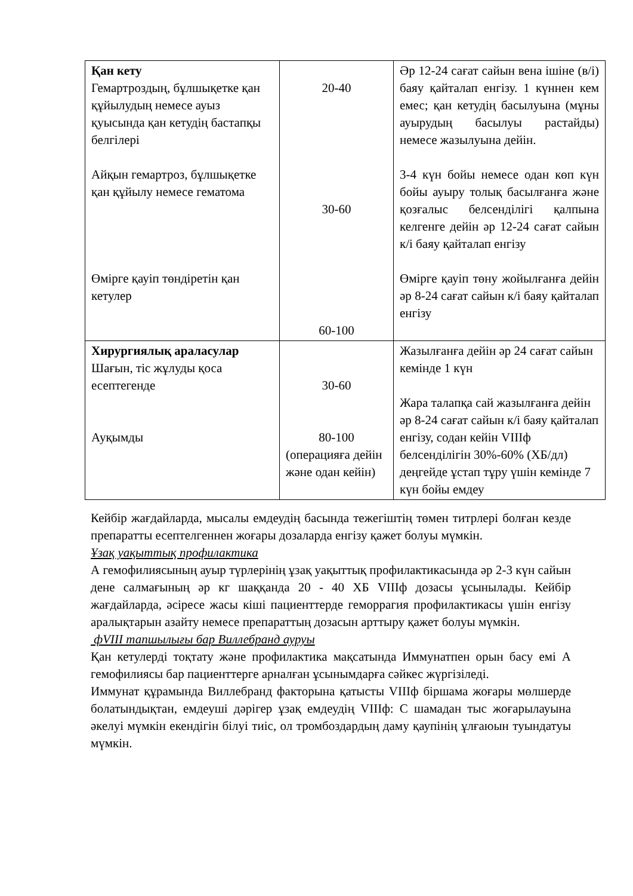| Қан кету Гемартроздың, бұлшықетке қан құйылудың немесе ауыз қуысында қан кетудің бастапқы белгілері Айқын гемартроз, бұлшықетке қан құйылу немесе гематома Өмірге қауіп төндіретін қан кетулер | 20-40 30-60 60-100 | Әр 12-24 сағат сайын вена ішіне (в/і) баяу қайталап енгізу. 1 күннен кем емес; қан кетудің басылуына (мұны ауырудың басылуы растайды) немесе жазылуына дейін. 3-4 күн бойы немесе одан көп күн бойы ауыру толық басылғанға және қозғалыс белсенділігі қалпына келгенге дейін әр 12-24 сағат сайын к/і баяу қайталап енгізу Өмірге қауіп төну жойылғанға дейін әр 8-24 сағат сайын к/і баяу қайталап енгізу |
| Хирургиялық араласулар Шағын, тіс жұлуды қоса есептегенде Ауқымды | 30-60 80-100 (операцияға дейін және одан кейін) | Жазылғанға дейін әр 24 сағат сайын кемінде 1 күн Жара талапқа сай жазылғанға дейін әр 8-24 сағат сайын к/і баяу қайталап енгізу, содан кейін VIIIф белсенділігін 30%-60% (ХБ/дл) деңгейде ұстап тұру үшін кемінде 7 күн бойы емдеу |
Кейбір жағдайларда, мысалы емдеудің басында тежегіштің төмен титрлері болған кезде препаратты есептелгеннен жоғары дозаларда енгізу қажет болуы мүмкін.
Ұзақ уақыттық профилактика
А гемофилиясының ауыр түрлерінің ұзақ уақыттық профилактикасында әр 2-3 күн сайын дене салмағының әр кг шаққанда 20 - 40 ХБ VIIIф дозасы ұсынылады. Кейбір жағдайларда, әсіресе жасы кіші пациенттерде геморрагия профилактикасы үшін енгізу аралықтарын азайту немесе препараттың дозасын арттыру қажет болуы мүмкін.
фVIII тапшылығы бар Виллебранд ауруы
Қан кетулерді тоқтату және профилактика мақсатында Иммунатпен орын басу емі А гемофилиясы бар пациенттерге арналған ұсынымдарға сәйкес жүргізіледі.
Иммунат құрамында Виллебранд факторына қатысты VIIIф біршама жоғары мөлшерде болатындықтан, емдеуші дәрігер ұзақ емдеудің VIIIф: С шамадан тыс жоғарылауына әкелуі мүмкін екендігін білуі тиіс, ол тромбоздардың даму қаупінің ұлғаюын туындатуы мүмкін.